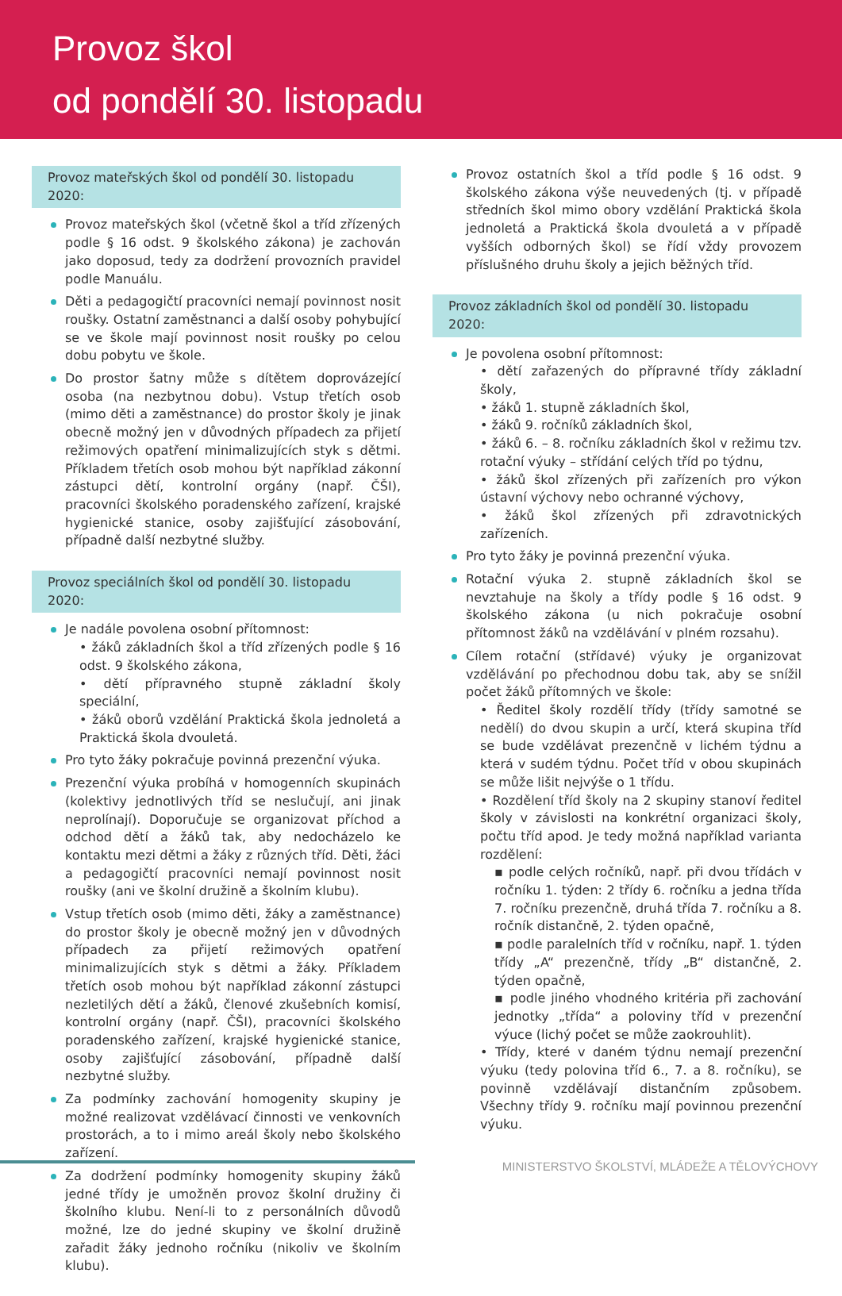Provoz škol
od pondělí 30. listopadu
Provoz mateřských škol od pondělí 30. listopadu 2020:
Provoz mateřských škol (včetně škol a tříd zřízených podle § 16 odst. 9 školského zákona) je zachován jako doposud, tedy za dodržení provozních pravidel podle Manuálu.
Děti a pedagogičtí pracovníci nemají povinnost nosit roušky. Ostatní zaměstnanci a další osoby pohybující se ve škole mají povinnost nosit roušky po celou dobu pobytu ve škole.
Do prostor šatny může s dítětem doprovázející osoba (na nezbytnou dobu). Vstup třetích osob (mimo děti a zaměstnance) do prostor školy je jinak obecně možný jen v důvodných případech za přijetí režimových opatření minimalizujících styk s dětmi. Příkladem třetích osob mohou být například zákonní zástupci dětí, kontrolní orgány (např. ČŠI), pracovníci školského poradenského zařízení, krajské hygienické stanice, osoby zajišťující zásobování, případně další nezbytné služby.
Provoz speciálních škol od pondělí 30. listopadu 2020:
Je nadále povolena osobní přítomnost:
• žáků základních škol a tříd zřízených podle § 16 odst. 9 školského zákona,
• dětí přípravného stupně základní školy speciální,
• žáků oborů vzdělání Praktická škola jednoletá a Praktická škola dvouletá.
Pro tyto žáky pokračuje povinná prezenční výuka.
Prezenční výuka probíhá v homogenních skupinách (kolektivy jednotlivých tříd se neslučují, ani jinak neprolínají). Doporučuje se organizovat příchod a odchod dětí a žáků tak, aby nedocházelo ke kontaktu mezi dětmi a žáky z různých tříd. Děti, žáci a pedagogičtí pracovníci nemají povinnost nosit roušky (ani ve školní družině a školním klubu).
Vstup třetích osob (mimo děti, žáky a zaměstnance) do prostor školy je obecně možný jen v důvodných případech za přijetí režimových opatření minimalizujících styk s dětmi a žáky. Příkladem třetích osob mohou být například zákonní zástupci nezletilých dětí a žáků, členové zkušebních komisí, kontrolní orgány (např. ČŠI), pracovníci školského poradenského zařízení, krajské hygienické stanice, osoby zajišťující zásobování, případně další nezbytné služby.
Za podmínky zachování homogenity skupiny je možné realizovat vzdělávací činnosti ve venkovních prostorách, a to i mimo areál školy nebo školského zařízení.
Za dodržení podmínky homogenity skupiny žáků jedné třídy je umožněn provoz školní družiny či školního klubu. Není-li to z personálních důvodů možné, lze do jedné skupiny ve školní družině zařadit žáky jednoho ročníku (nikoliv ve školním klubu).
Provoz ostatních škol a tříd podle § 16 odst. 9 školského zákona výše neuvedených (tj. v případě středních škol mimo obory vzdělání Praktická škola jednoletá a Praktická škola dvouletá a v případě vyšších odborných škol) se řídí vždy provozem příslušného druhu školy a jejich běžných tříd.
Provoz základních škol od pondělí 30. listopadu 2020:
Je povolena osobní přítomnost:
• dětí zařazených do přípravné třídy základní školy,
• žáků 1. stupně základních škol,
• žáků 9. ročníků základních škol,
• žáků 6. – 8. ročníku základních škol v režimu tzv. rotační výuky – střídání celých tříd po týdnu,
• žáků škol zřízených při zařízeních pro výkon ústavní výchovy nebo ochranné výchovy,
• žáků škol zřízených při zdravotnických zařízeních.
Pro tyto žáky je povinná prezenční výuka.
Rotační výuka 2. stupně základních škol se nevztahuje na školy a třídy podle § 16 odst. 9 školského zákona (u nich pokračuje osobní přítomnost žáků na vzdělávání v plném rozsahu).
Cílem rotační (střídavé) výuky je organizovat vzdělávání po přechodnou dobu tak, aby se snížil počet žáků přítomných ve škole:
• Ředitel školy rozdělí třídy (třídy samotné se nedělí) do dvou skupin a určí, která skupina tříd se bude vzdělávat prezenčně v lichém týdnu a která v sudém týdnu. Počet tříd v obou skupinách se může lišit nejvýše o 1 třídu.
• Rozdělení tříd školy na 2 skupiny stanoví ředitel školy v závislosti na konkrétní organizaci školy, počtu tříd apod. Je tedy možná například varianta rozdělení:
▪ podle celých ročníků, např. při dvou třídách v ročníku 1. týden: 2 třídy 6. ročníku a jedna třída 7. ročníku prezenčně, druhá třída 7. ročníku a 8. ročník distančně, 2. týden opačně,
▪ podle paralelních tříd v ročníku, např. 1. týden třídy „A“ prezenčně, třídy „B“ distančně, 2. týden opačně,
▪ podle jiného vhodného kritéria při zachování jednotky „třída“ a poloviny tříd v prezenční výuce (lichý počet se může zaokrouhlit).
• Třídy, které v daném týdnu nemají prezenční výuku (tedy polovina tříd 6., 7. a 8. ročníku), se povinně vzdělávají distančním způsobem. Všechny třídy 9. ročníku mají povinnou prezenční výuku.
MINISTERSTVO ŠKOLSTVÍ, MLÁDEŽE A TĚLOVÝCHOVY